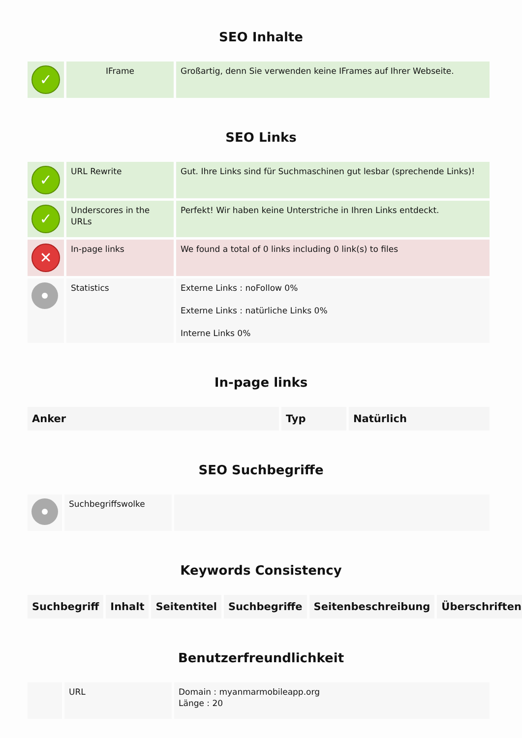SEO Inhalte
| ✓ | IFrame | Großartig, denn Sie verwenden keine IFrames auf Ihrer Webseite. |
SEO Links
| ✓ | URL Rewrite | Gut. Ihre Links sind für Suchmaschinen gut lesbar (sprechende Links)! |
| ✓ | Underscores in the URLs | Perfekt! Wir haben keine Unterstriche in Ihren Links entdeckt. |
| ✕ | In-page links | We found a total of 0 links including 0 link(s) to files |
| | Statistics | Externe Links : noFollow 0% Externe Links : natürliche Links 0% Interne Links 0% |
In-page links
| Anker | Typ | Natürlich |
| --- | --- | --- |
SEO Suchbegriffe
| | Suchbegriffswolke | |
Keywords Consistency
| Suchbegriff | Inhalt | Seitentitel | Suchbegriffe | Seitenbeschreibung | Überschriften |
| --- | --- | --- | --- | --- | --- |
Benutzerfreundlichkeit
| | URL | Domain : myanmarmobileapp.org Länge : 20 |